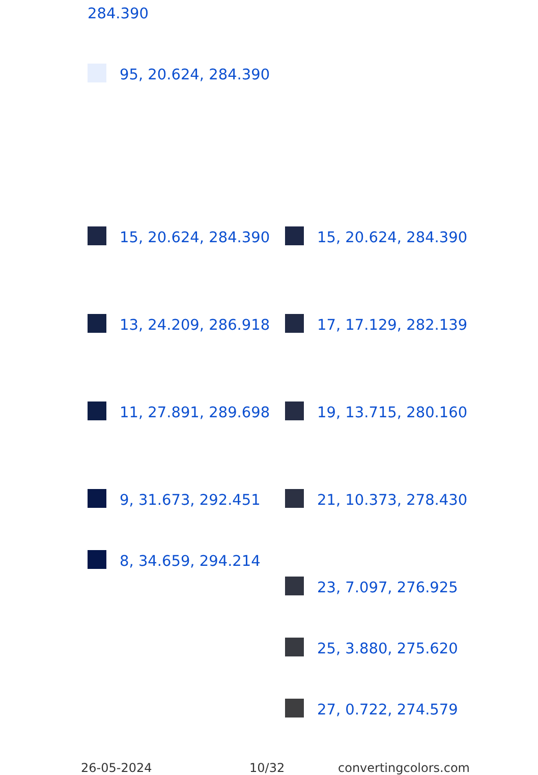284.390
95, 20.624, 284.390
15, 20.624, 284.390
13, 24.209, 286.918
11, 27.891, 289.698
9, 31.673, 292.451
8, 34.659, 294.214
15, 20.624, 284.390
17, 17.129, 282.139
19, 13.715, 280.160
21, 10.373, 278.430
23, 7.097, 276.925
25, 3.880, 275.620
27, 0.722, 274.579
26-05-2024 10/32 convertingcolors.com